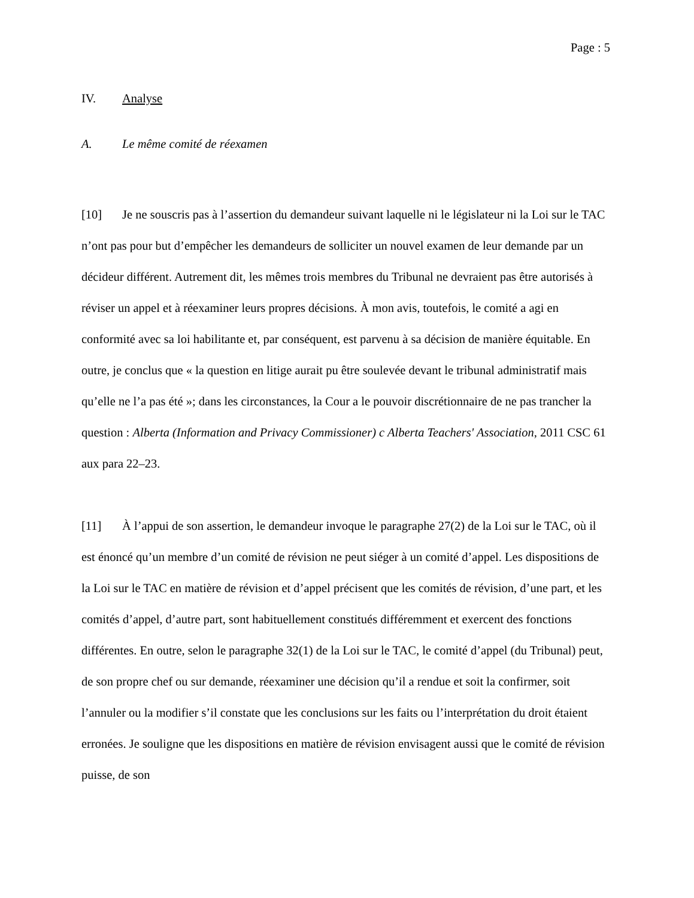Page : 5
IV. Analyse
A. Le même comité de réexamen
[10] Je ne souscris pas à l’assertion du demandeur suivant laquelle ni le législateur ni la Loi sur le TAC n’ont pas pour but d’empêcher les demandeurs de solliciter un nouvel examen de leur demande par un décideur différent. Autrement dit, les mêmes trois membres du Tribunal ne devraient pas être autorisés à réviser un appel et à réexaminer leurs propres décisions. À mon avis, toutefois, le comité a agi en conformité avec sa loi habilitante et, par conséquent, est parvenu à sa décision de manière équitable. En outre, je conclus que « la question en litige aurait pu être soulevée devant le tribunal administratif mais qu’elle ne l’a pas été »; dans les circonstances, la Cour a le pouvoir discrétionnaire de ne pas trancher la question : Alberta (Information and Privacy Commissioner) c Alberta Teachers' Association, 2011 CSC 61 aux para 22–23.
[11] À l’appui de son assertion, le demandeur invoque le paragraphe 27(2) de la Loi sur le TAC, où il est énoncé qu’un membre d’un comité de révision ne peut siéger à un comité d’appel. Les dispositions de la Loi sur le TAC en matière de révision et d’appel précisent que les comités de révision, d’une part, et les comités d’appel, d’autre part, sont habituellement constitués différemment et exercent des fonctions différentes. En outre, selon le paragraphe 32(1) de la Loi sur le TAC, le comité d’appel (du Tribunal) peut, de son propre chef ou sur demande, réexaminer une décision qu’il a rendue et soit la confirmer, soit l’annuler ou la modifier s’il constate que les conclusions sur les faits ou l’interprétation du droit étaient erronées. Je souligne que les dispositions en matière de révision envisagent aussi que le comité de révision puisse, de son